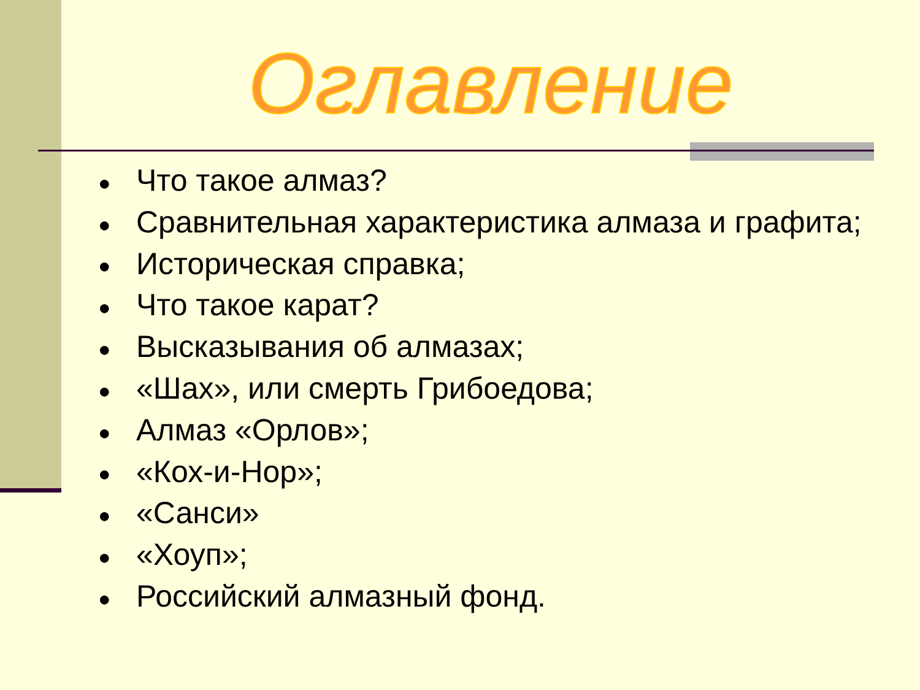Оглавление
● Что такое алмаз?
● Сравнительная характеристика алмаза и графита;
● Историческая справка;
● Что такое карат?
● Высказывания об алмазах;
● «Шах», или смерть Грибоедова;
● Алмаз «Орлов»;
● «Кох-и-Нор»;
● «Санси»
● «Хоуп»;
● Российский алмазный фонд.